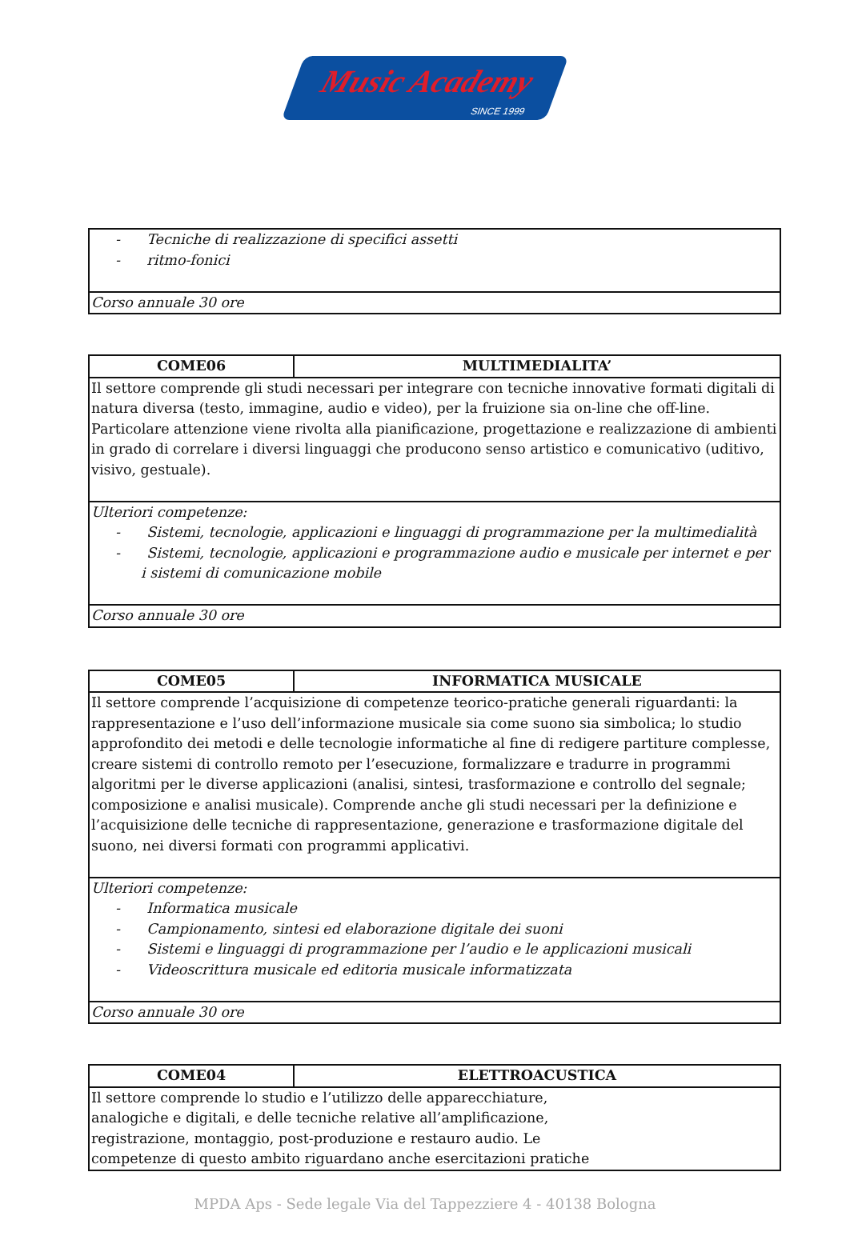Music Academy
SINCE 1999
| - Tecniche di realizzazione di specifici assetti - ritmo-fonici |
| Corso annuale 30 ore |
| COME06 | MULTIMEDIALITA’ |
| --- | --- |
| Il settore comprende gli studi necessari per integrare con tecniche innovative formati digitali di natura diversa (testo, immagine, audio e video), per la fruizione sia on-line che off-line. Particolare attenzione viene rivolta alla pianificazione, progettazione e realizzazione di ambienti in grado di correlare i diversi linguaggi che producono senso artistico e comunicativo (uditivo, visivo, gestuale). | |
| Ulteriori competenze: - Sistemi, tecnologie, applicazioni e linguaggi di programmazione per la multimedialità - Sistemi, tecnologie, applicazioni e programmazione audio e musicale per internet e per i sistemi di comunicazione mobile | |
| Corso annuale 30 ore | |
| COME05 | INFORMATICA MUSICALE |
| --- | --- |
| Il settore comprende l’acquisizione di competenze teorico-pratiche generali riguardanti: la rappresentazione e l’uso dell’informazione musicale sia come suono sia simbolica; lo studio approfondito dei metodi e delle tecnologie informatiche al fine di redigere partiture complesse, creare sistemi di controllo remoto per l’esecuzione, formalizzare e tradurre in programmi algoritmi per le diverse applicazioni (analisi, sintesi, trasformazione e controllo del segnale; composizione e analisi musicale). Comprende anche gli studi necessari per la definizione e l’acquisizione delle tecniche di rappresentazione, generazione e trasformazione digitale del suono, nei diversi formati con programmi applicativi. | |
| Ulteriori competenze: - Informatica musicale - Campionamento, sintesi ed elaborazione digitale dei suoni - Sistemi e linguaggi di programmazione per l’audio e le applicazioni musicali - Videoscrittura musicale ed editoria musicale informatizzata | |
| Corso annuale 30 ore | |
| COME04 | ELETTROACUSTICA |
| --- | --- |
| Il settore comprende lo studio e l’utilizzo delle apparecchiature, analogiche e digitali, e delle tecniche relative all’amplificazione, registrazione, montaggio, post-produzione e restauro audio. Le competenze di questo ambito riguardano anche esercitazioni pratiche | |
MPDA Aps - Sede legale Via del Tappezziere 4 - 40138 Bologna